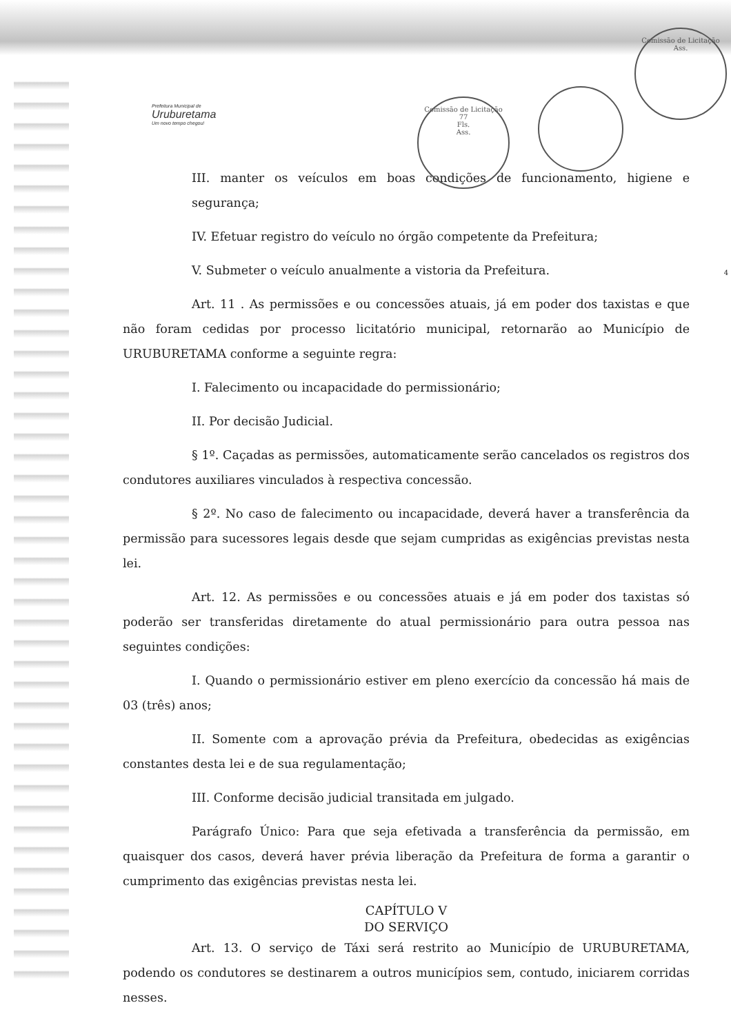Comissão de Licitação
Ass.
Comissão de Licitação
77
Fls.
Ass.
Prefeitura Municipal de
Uruburetama
Um novo tempo chegou!
III. manter os veículos em boas condições de funcionamento, higiene e segurança;
IV. Efetuar registro do veículo no órgão competente da Prefeitura;
V. Submeter o veículo anualmente a vistoria da Prefeitura.
Art. 11 . As permissões e ou concessões atuais, já em poder dos taxistas e que não foram cedidas por processo licitatório municipal, retornarão ao Município de URUBURETAMA conforme a seguinte regra:
I. Falecimento ou incapacidade do permissionário;
II. Por decisão Judicial.
§ 1º. Caçadas as permissões, automaticamente serão cancelados os registros dos condutores auxiliares vinculados à respectiva concessão.
§ 2º. No caso de falecimento ou incapacidade, deverá haver a transferência da permissão para sucessores legais desde que sejam cumpridas as exigências previstas nesta lei.
Art. 12. As permissões e ou concessões atuais e já em poder dos taxistas só poderão ser transferidas diretamente do atual permissionário para outra pessoa nas seguintes condições:
I. Quando o permissionário estiver em pleno exercício da concessão há mais de 03 (três) anos;
II. Somente com a aprovação prévia da Prefeitura, obedecidas as exigências constantes desta lei e de sua regulamentação;
III. Conforme decisão judicial transitada em julgado.
Parágrafo Único: Para que seja efetivada a transferência da permissão, em quaisquer dos casos, deverá haver prévia liberação da Prefeitura de forma a garantir o cumprimento das exigências previstas nesta lei.
CAPÍTULO V
DO SERVIÇO
Art. 13. O serviço de Táxi será restrito ao Município de URUBURETAMA, podendo os condutores se destinarem a outros municípios sem, contudo, iniciarem corridas nesses.
4